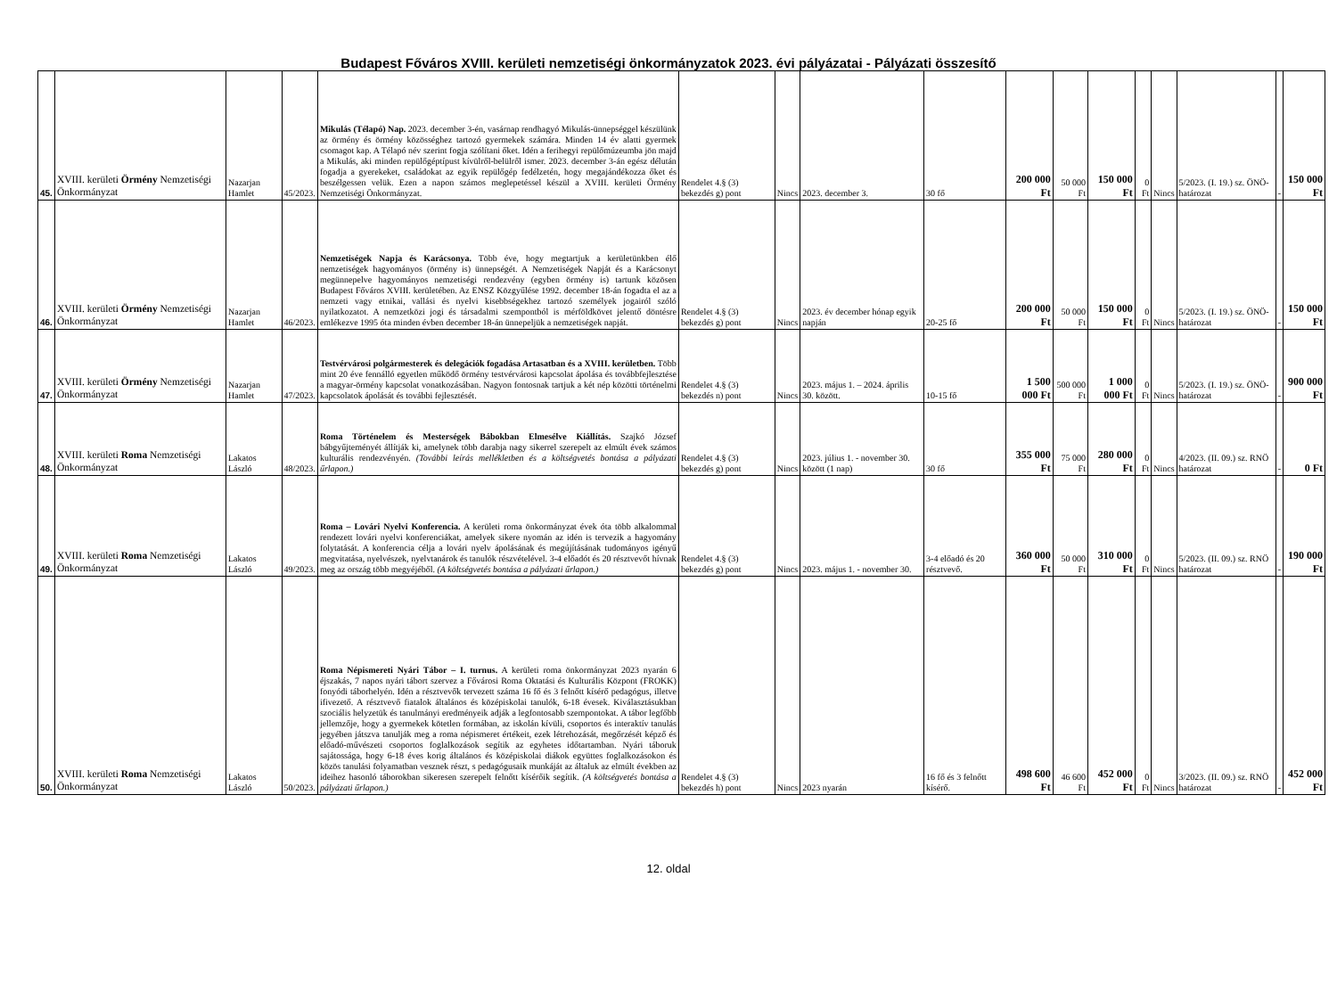Budapest Főváros XVIII. kerületi nemzetiségi önkormányzatok 2023. évi pályázatai - Pályázati összesítő
| 45. | XVIII. kerületi Örmény Nemzetiségi Önkormányzat | Nazarjan Hamlet | 45/2023. | Mikulás (Télapó) Nap. 2023. december 3-én, vasárnap rendhagyó Mikulás-ünnepséggel készülünk az örmény és örmény közösséghez tartozó gyermekek számára. Minden 14 év alatti gyermek csomagot kap. A Télapó név szerint fogja szólítani őket. Idén a ferihegyi repülőmúzeumba jön majd a Mikulás, aki minden repülőgéptípust kívülről-belülről ismer. 2023. december 3-án egész délután fogadja a gyerekeket, családokat az egyik repülőgép fedélzetén, hogy megajándékozza őket és beszélgessen velük. Ezen a napon számos meglepetéssel készül a XVIII. kerületi Örmény Nemzetiségi Önkormányzat. | Rendelet 4.§ (3) bekezdés g) pont | Nincs | 2023. december 3. | 30 fő | 200 000 Ft | 50 000 Ft | 150 000 Ft | 0 Ft | Nincs | 5/2023. (I. 19.) sz. ÖNÖ-határozat | - | 150 000 Ft |
| 46. | XVIII. kerületi Örmény Nemzetiségi Önkormányzat | Nazarjan Hamlet | 46/2023. | Nemzetiségek Napja és Karácsonya. Több éve, hogy megtartjuk a kerületünkben élő nemzetiségek hagyományos (örmény is) ünnepségét. A Nemzetiségek Napját és a Karácsonyt megünnepelve hagyományos nemzetiségi rendezvény (egyben örmény is) tartunk közösen Budapest Főváros XVIII. kerületében. Az ENSZ Közgyűlése 1992. december 18-án fogadta el az a nemzeti vagy etnikai, vallási és nyelvi kisebbségekhez tartozó személyek jogairól szóló nyilatkozatot. A nemzetközi jogi és társadalmi szempontból is mérföldkövet jelentő döntésre emlékezve 1995 óta minden évben december 18-án ünnepeljük a nemzetiségek napját. | Rendelet 4.§ (3) bekezdés g) pont | Nincs | 2023. év december hónap egyik napján | 20-25 fő | 200 000 Ft | 50 000 Ft | 150 000 Ft | 0 Ft | Nincs | 5/2023. (I. 19.) sz. ÖNÖ-határozat | - | 150 000 Ft |
| 47. | XVIII. kerületi Örmény Nemzetiségi Önkormányzat | Nazarjan Hamlet | 47/2023. | Testvérvárosi polgármesterek és delegációk fogadása Artasatban és a XVIII. kerületben. Több mint 20 éve fennálló egyetlen működő örmény testvérvárosi kapcsolat ápolása és továbbfejlesztése a magyar-örmény kapcsolat vonatkozásában. Nagyon fontosnak tartjuk a két nép közötti történelmi kapcsolatok ápolását és további fejlesztését. | Rendelet 4.§ (3) bekezdés n) pont | Nincs | 2023. május 1. – 2024. április 30. között. | 10-15 fő | 1 500 000 Ft | 500 000 Ft | 1 000 000 Ft | 0 Ft | Nincs | 5/2023. (I. 19.) sz. ÖNÖ-határozat | - | 900 000 Ft |
| 48. | XVIII. kerületi Roma Nemzetiségi Önkormányzat | Lakatos László | 48/2023. | Roma Történelem és Mesterségek Bábokban Elmesélve Kiállítás. Szajkó József bábgyűjteményét állítják ki, amelynek több darabja nagy sikerrel szerepelt az elmúlt évek számos kulturális rendezvényén. (További leírás mellékletben és a költségvetés bontása a pályázati űrlapon.) | Rendelet 4.§ (3) bekezdés g) pont | Nincs | 2023. július 1. - november 30. között (1 nap) | 30 fő | 355 000 Ft | 75 000 Ft | 280 000 Ft | 0 Ft | Nincs | 4/2023. (II. 09.) sz. RNÖ határozat | - | 0 Ft |
| 49. | XVIII. kerületi Roma Nemzetiségi Önkormányzat | Lakatos László | 49/2023. | Roma – Lovári Nyelvi Konferencia. A kerületi roma önkormányzat évek óta több alkalommal rendezett lovári nyelvi konferenciákat, amelyek sikere nyomán az idén is tervezik a hagyomány folytatását. A konferencia célja a lovári nyelv ápolásának és megújításának tudományos igényű megvitatása, nyelvészek, nyelvtanárok és tanulók részvételével. 3-4 előadót és 20 résztvevőt hívnak meg az ország több megyéjéből. (A költségvetés bontása a pályázati űrlapon.) | Rendelet 4.§ (3) bekezdés g) pont | Nincs | 2023. május 1. - november 30. | 3-4 előadó és 20 résztvevő. | 360 000 Ft | 50 000 Ft | 310 000 Ft | 0 Ft | Nincs | 5/2023. (II. 09.) sz. RNÖ határozat | - | 190 000 Ft |
| 50. | XVIII. kerületi Roma Nemzetiségi Önkormányzat | Lakatos László | 50/2023. | Roma Népismereti Nyári Tábor – I. turnus. A kerületi roma önkormányzat 2023 nyarán 6 éjszakás, 7 napos nyári tábort szervez a Fővárosi Roma Oktatási és Kulturális Központ (FROKK) fonyódi táborhelyén. Idén a résztvevők tervezett száma 16 fő és 3 felnőtt kísérő pedagógus, illetve ifivezető. A résztvevő fiatalok általános és középiskolai tanulók, 6-18 évesek. Kiválasztásukban szociális helyzetük és tanulmányi eredményeik adják a legfontosabb szempontokat. A tábor legfőbb jellemzője, hogy a gyermekek kötetlen formában, az iskolán kívüli, csoportos és interaktív tanulás jegyében játszva tanulják meg a roma népismeret értékeit, ezek létrehozását, megőrzését képző és előadó-művészeti csoportos foglalkozások segítik az egyhetes időtartamban. Nyári táboruk sajátossága, hogy 6-18 éves korig általános és középiskolai diákok együttes foglalkozásokon és közös tanulási folyamatban vesznek részt, s pedagógusaik munkáját az általuk az elmúlt években az ideihez hasonló táborokban sikeresen szerepelt felnőtt kísérőik segítik. (A költségvetés bontása a pályázati űrlapon.) | Rendelet 4.§ (3) bekezdés h) pont | Nincs | 2023 nyarán | 16 fő és 3 felnőtt kísérő. | 498 600 Ft | 46 600 Ft | 452 000 Ft | 0 Ft | Nincs | 3/2023. (II. 09.) sz. RNÖ határozat | - | 452 000 Ft |
12. oldal